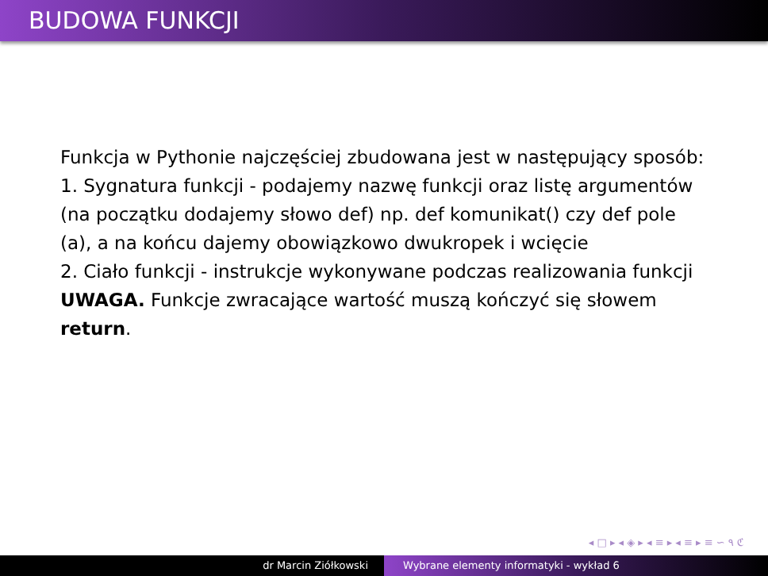BUDOWA FUNKCJI
Funkcja w Pythonie najczęściej zbudowana jest w następujący sposób:
1. Sygnatura funkcji - podajemy nazwę funkcji oraz listę argumentów (na początku dodajemy słowo def) np. def komunikat() czy def pole (a), a na końcu dajemy obowiązkowo dwukropek i wcięcie
2. Ciało funkcji - instrukcje wykonywane podczas realizowania funkcji
UWAGA. Funkcje zwracające wartość muszą kończyć się słowem return.
◂ □ ▸ ◂ ◈ ▸ ◂ ≡ ▸ ◂ ≡ ▸ ≡ ∽ ۹ ℭ
dr Marcin Ziółkowski Wybrane elementy informatyki - wykład 6